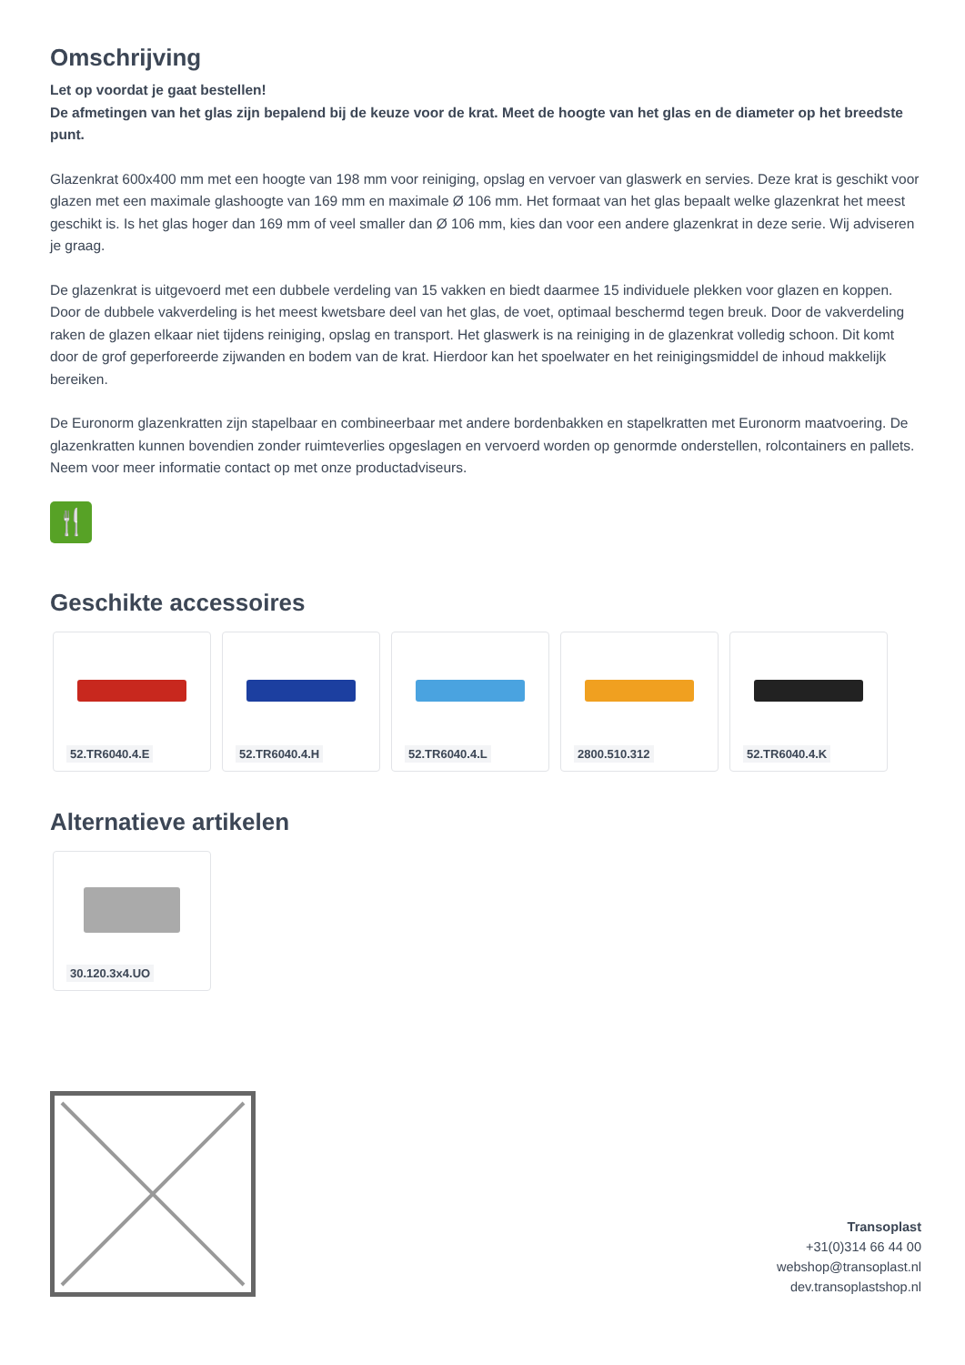Omschrijving
Let op voordat je gaat bestellen!
De afmetingen van het glas zijn bepalend bij de keuze voor de krat. Meet de hoogte van het glas en de diameter op het breedste punt.
Glazenkrat 600x400 mm met een hoogte van 198 mm voor reiniging, opslag en vervoer van glaswerk en servies. Deze krat is geschikt voor glazen met een maximale glashoogte van 169 mm en maximale Ø 106 mm. Het formaat van het glas bepaalt welke glazenkrat het meest geschikt is. Is het glas hoger dan 169 mm of veel smaller dan Ø 106 mm, kies dan voor een andere glazenkrat in deze serie. Wij adviseren je graag.
De glazenkrat is uitgevoerd met een dubbele verdeling van 15 vakken en biedt daarmee 15 individuele plekken voor glazen en koppen. Door de dubbele vakverdeling is het meest kwetsbare deel van het glas, de voet, optimaal beschermd tegen breuk. Door de vakverdeling raken de glazen elkaar niet tijdens reiniging, opslag en transport. Het glaswerk is na reiniging in de glazenkrat volledig schoon. Dit komt door de grof geperforeerde zijwanden en bodem van de krat. Hierdoor kan het spoelwater en het reinigingsmiddel de inhoud makkelijk bereiken.
De Euronorm glazenkratten zijn stapelbaar en combineerbaar met andere bordenbakken en stapelkratten met Euronorm maatvoering. De glazenkratten kunnen bovendien zonder ruimteverlies opgeslagen en vervoerd worden op genormde onderstellen, rolcontainers en pallets. Neem voor meer informatie contact op met onze productadviseurs.
🍴
Geschikte accessoires
52.TR6040.4.E 52.TR6040.4.H 52.TR6040.4.L 2800.510.312 52.TR6040.4.K
Alternatieve artikelen
30.120.3x4.UO
Transoplast
+31(0)314 66 44 00
webshop@transoplast.nl
dev.transoplastshop.nl